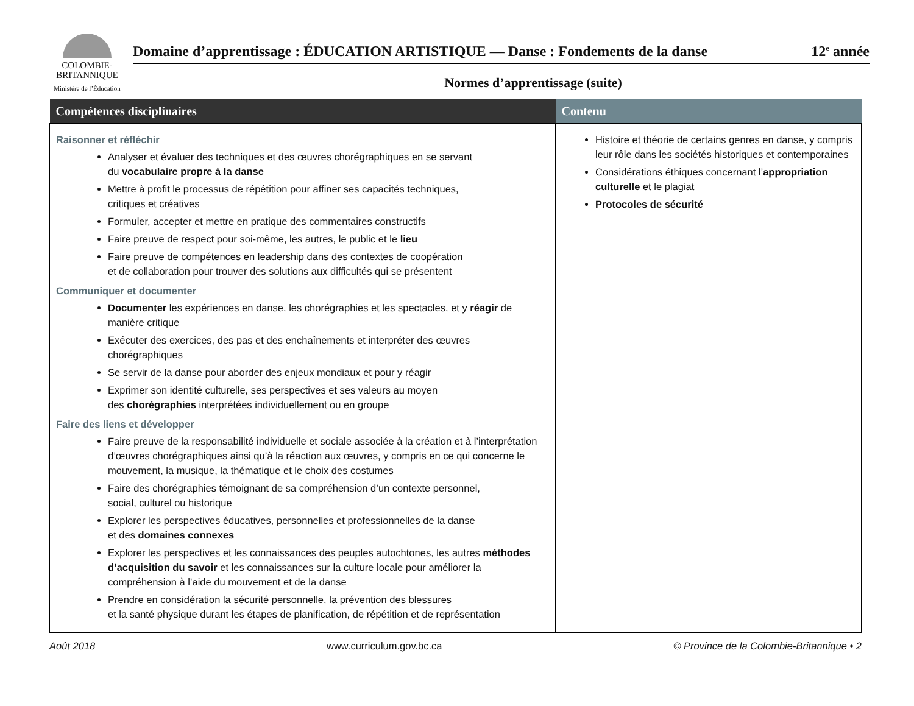COLOMBIE-
BRITANNIQUE
Ministère de l’Éducation
Domaine d’apprentissage : ÉDUCATION ARTISTIQUE — Danse : Fondements de la danse 12<sup>e</sup> année
Normes d’apprentissage (suite)
| Compétences disciplinaires | Contenu |
| --- | --- |
| Raisonner et réfléchir Analyser et évaluer des techniques et des œuvres chorégraphiques en se servant du vocabulaire propre à la danse Mettre à profit le processus de répétition pour affiner ses capacités techniques, critiques et créatives Formuler, accepter et mettre en pratique des commentaires constructifs Faire preuve de respect pour soi-même, les autres, le public et le lieu Faire preuve de compétences en leadership dans des contextes de coopération et de collaboration pour trouver des solutions aux difficultés qui se présentent Communiquer et documenter Documenter les expériences en danse, les chorégraphies et les spectacles, et y réagir de manière critique Exécuter des exercices, des pas et des enchaînements et interpréter des œuvres chorégraphiques Se servir de la danse pour aborder des enjeux mondiaux et pour y réagir Exprimer son identité culturelle, ses perspectives et ses valeurs au moyen des chorégraphies interprétées individuellement ou en groupe Faire des liens et développer Faire preuve de la responsabilité individuelle et sociale associée à la création et à l’interprétation d’œuvres chorégraphiques ainsi qu’à la réaction aux œuvres, y compris en ce qui concerne le mouvement, la musique, la thématique et le choix des costumes Faire des chorégraphies témoignant de sa compréhension d’un contexte personnel, social, culturel ou historique Explorer les perspectives éducatives, personnelles et professionnelles de la danse et des domaines connexes Explorer les perspectives et les connaissances des peuples autochtones, les autres méthodes d’acquisition du savoir et les connaissances sur la culture locale pour améliorer la compréhension à l’aide du mouvement et de la danse Prendre en considération la sécurité personnelle, la prévention des blessures et la santé physique durant les étapes de planification, de répétition et de représentation | Histoire et théorie de certains genres en danse, y compris leur rôle dans les sociétés historiques et contemporaines Considérations éthiques concernant l’ appropriation culturelle et le plagiat Protocoles de sécurité |
Août 2018 www.curriculum.gov.bc.ca © Province de la Colombie-Britannique • 2